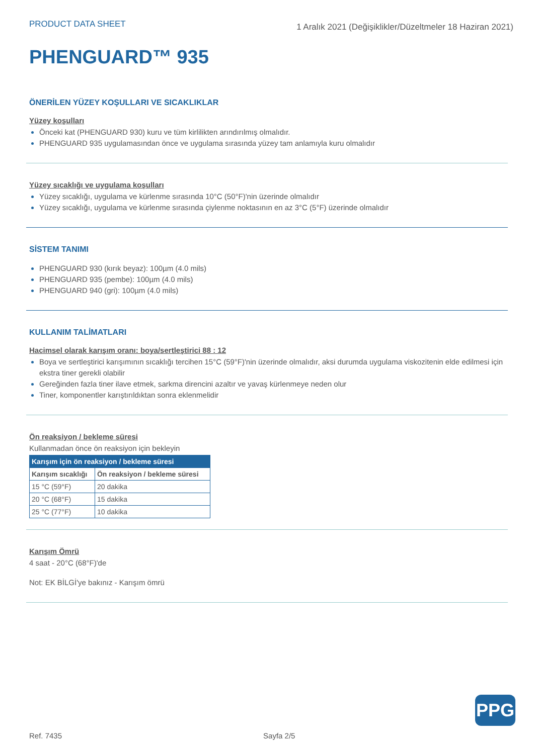PRODUCT DATA SHEET 1 Aralık 2021 (Değişiklikler/Düzeltmeler 18 Haziran 2021)
PHENGUARD™ 935
ÖNERİLEN YÜZEY KOŞULLARI VE SICAKLIKLAR
Yüzey koşulları
Önceki kat (PHENGUARD 930) kuru ve tüm kirlilikten arındırılmış olmalıdır.
PHENGUARD 935 uygulamasından önce ve uygulama sırasında yüzey tam anlamıyla kuru olmalıdır
Yüzey sıcaklığı ve uygulama koşulları
Yüzey sıcaklığı, uygulama ve kürlenme sırasında 10°C (50°F)'nin üzerinde olmalıdır
Yüzey sıcaklığı, uygulama ve kürlenme sırasında çiylenme noktasının en az 3°C (5°F) üzerinde olmalıdır
SİSTEM TANIMI
PHENGUARD 930 (kırık beyaz): 100µm (4.0 mils)
PHENGUARD 935 (pembe): 100µm (4.0 mils)
PHENGUARD 940 (gri): 100µm (4.0 mils)
KULLANIM TALİMATLARI
Hacimsel olarak karışım oranı: boya/sertleştirici 88 : 12
Boya ve sertleştirici karışımının sıcaklığı tercihen 15°C (59°F)'nin üzerinde olmalıdır, aksi durumda uygulama viskozitenin elde edilmesi için ekstra tiner gerekli olabilir
Gereğinden fazla tiner ilave etmek, sarkma direncini azaltır ve yavaş kürlenmeye neden olur
Tiner, komponentler karıştırıldıktan sonra eklenmelidir
Ön reaksiyon / bekleme süresi
Kullanmadan önce ön reaksiyon için bekleyin
| Karışım için ön reaksiyon / bekleme süresi | |
| --- | --- |
| Karışım sıcaklığı | Ön reaksiyon / bekleme süresi |
| 15 °C (59°F) | 20 dakika |
| 20 °C (68°F) | 15 dakika |
| 25 °C (77°F) | 10 dakika |
Karışım Ömrü
4 saat - 20°C (68°F)'de
Not: EK BİLGİ'ye bakınız - Karışım ömrü
PPG
Ref. 7435 Sayfa 2/5